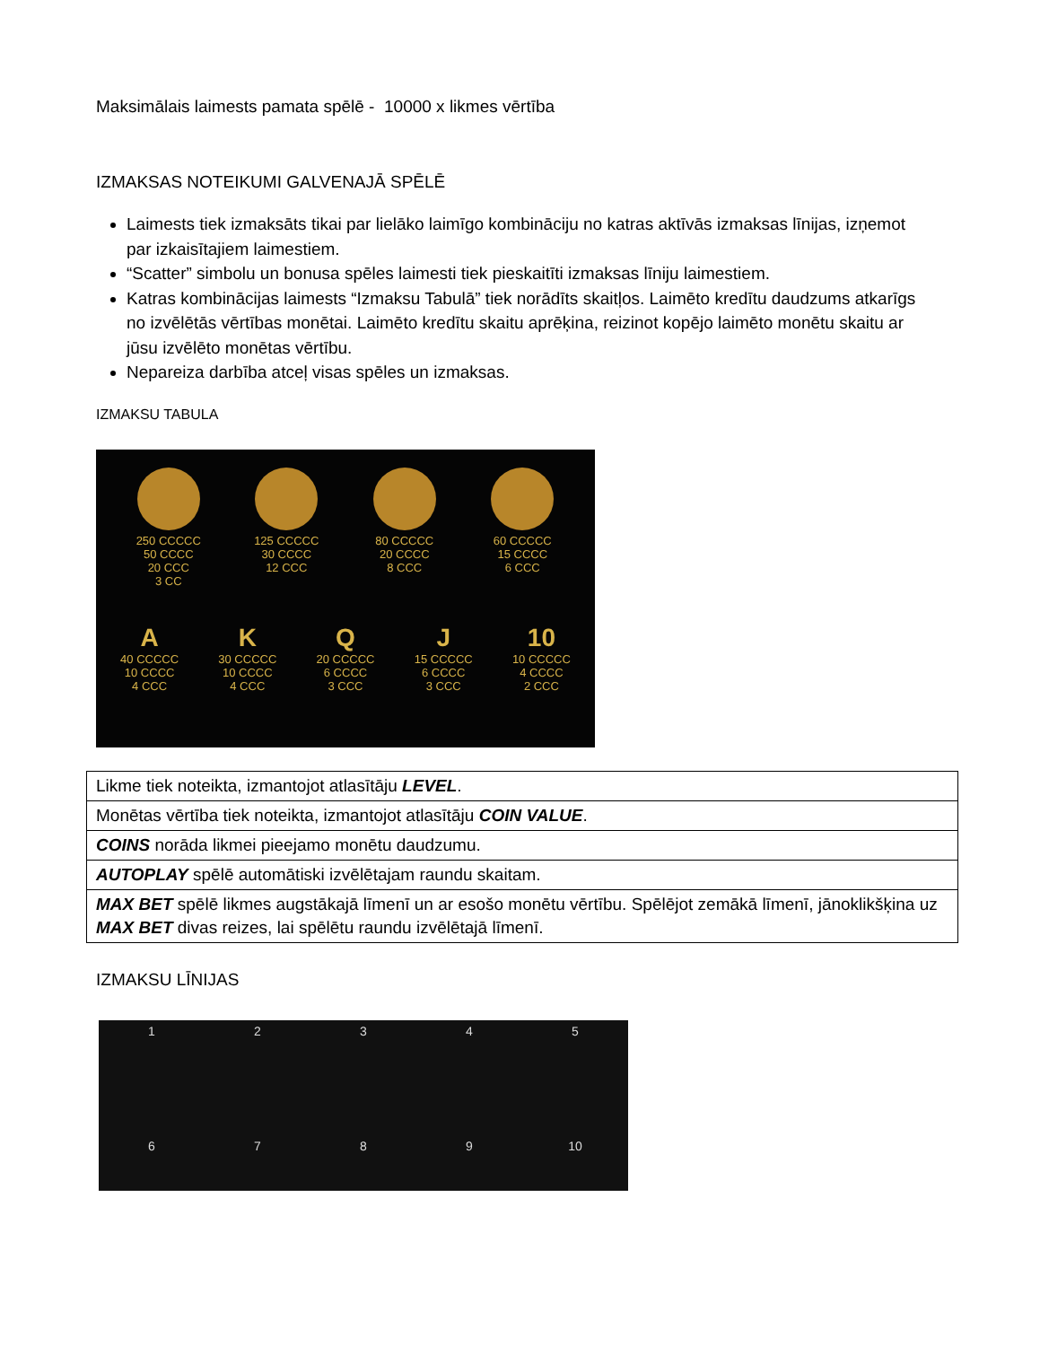Maksimālais laimests pamata spēlē - 10000 x likmes vērtība
IZMAKSAS NOTEIKUMI GALVENAJĀ SPĒLĒ
Laimests tiek izmaksāts tikai par lielāko laimīgo kombināciju no katras aktīvās izmaksas līnijas, izņemot par izkaisītajiem laimestiem.
“Scatter” simbolu un bonusa spēles laimesti tiek pieskaitīti izmaksas līniju laimestiem.
Katras kombinācijas laimests “Izmaksu Tabulā” tiek norādīts skaitļos. Laimēto kredītu daudzums atkarīgs no izvēlētās vērtības monētai. Laimēto kredītu skaitu aprēķina, reizinot kopējo laimēto monētu skaitu ar jūsu izvēlēto monētas vērtību.
Nepareiza darbība atceļ visas spēles un izmaksas.
IZMAKSU TABULA
250 CCCCC
50 CCCC
20 CCC
3 CC
125 CCCCC
30 CCCC
12 CCC
80 CCCCC
20 CCCC
8 CCC
60 CCCCC
15 CCCC
6 CCC
A
40 CCCCC
10 CCCC
4 CCC
K
30 CCCCC
10 CCCC
4 CCC
Q
20 CCCCC
6 CCCC
3 CCC
J
15 CCCCC
6 CCCC
3 CCC
10
10 CCCCC
4 CCCC
2 CCC
| Likme tiek noteikta, izmantojot atlasītāju LEVEL . |
| Monētas vērtība tiek noteikta, izmantojot atlasītāju COIN VALUE . |
| COINS norāda likmei pieejamo monētu daudzumu. |
| AUTOPLAY spēlē automātiski izvēlētajam raundu skaitam. |
| MAX BET spēlē likmes augstākajā līmenī un ar esošo monētu vērtību. Spēlējot zemākā līmenī, jānoklikšķina uz MAX BET divas reizes, lai spēlētu raundu izvēlētajā līmenī. |
IZMAKSU LĪNIJAS
1
2
3
4
5
6
7
8
9
10